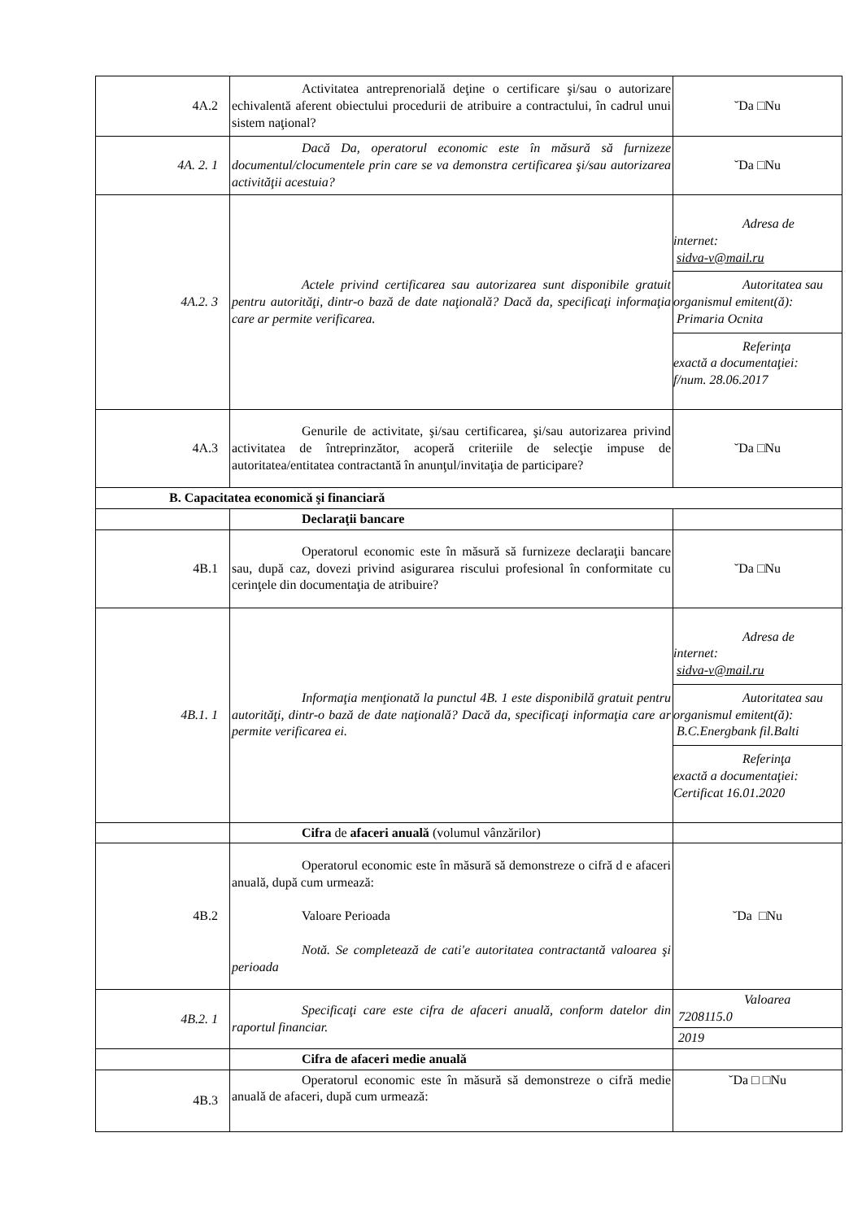| 4A.2 | Activitatea antreprenorială deţine o certificare şi/sau o autorizare echivalentă aferent obiectului procedurii de atribuire a contractului, în cadrul unui sistem naţional? | ˘Da □Nu |
| 4A. 2. 1 | Dacă Da, operatorul economic este în măsură să furnizeze documentul/clocumentele prin care se va demonstra certificarea şi/sau autorizarea activităţii acestuia? | ˘Da □Nu |
| 4A.2. 3 | Actele privind certificarea sau autorizarea sunt disponibile gratuit pentru autorităţi, dintr-o bază de date naţională? Dacă da, specificaţi informaţia care ar permite verificarea. | Adresa de internet: sidva-v@mail.ru Autoritatea sau organismul emitent(ă): Primaria Ocnita Referinţa exactă a documentaţiei: f/num. 28.06.2017 |
| 4A.3 | Genurile de activitate, şi/sau certificarea, şi/sau autorizarea privind activitatea de întreprinzător, acoperă criteriile de selecţie impuse de autoritatea/entitatea contractantă în anunţul/invitaţia de participare? | ˘Da □Nu |
| B. Capacitatea economică şi financiară | | |
| | Declaraţii bancare | |
| 4B.1 | Operatorul economic este în măsură să furnizeze declaraţii bancare sau, după caz, dovezi privind asigurarea riscului profesional în conformitate cu cerinţele din documentaţia de atribuire? | ˘Da □Nu |
| 4B.1. 1 | Informaţia menţionată la punctul 4B. 1 este disponibilă gratuit pentru autorităţi, dintr-o bază de date naţională? Dacă da, specificaţi informaţia care ar permite verificarea ei. | Adresa de internet: sidva-v@mail.ru Autoritatea sau organismul emitent(ă): B.C.Energbank fil.Balti Referinţa exactă a documentaţiei: Certificat 16.01.2020 |
| | Cifra de afaceri anuală (volumul vânzărilor) | |
| 4B.2 | Operatorul economic este în măsură să demonstreze o cifră d e afaceri anuală, după cum urmează: Valoare Perioada Notă. Se completează de cati'e autoritatea contractantă valoarea şi perioada | ˘Da □Nu |
| 4B.2. 1 | Specificaţi care este cifra de afaceri anuală, conform datelor din raportul financiar. | Valoarea 7208115.0 2019 |
| | Cifra de afaceri medie anuală | |
| 4B.3 | Operatorul economic este în măsură să demonstreze o cifră medie anuală de afaceri, după cum urmează: | ˘Da □ □Nu |